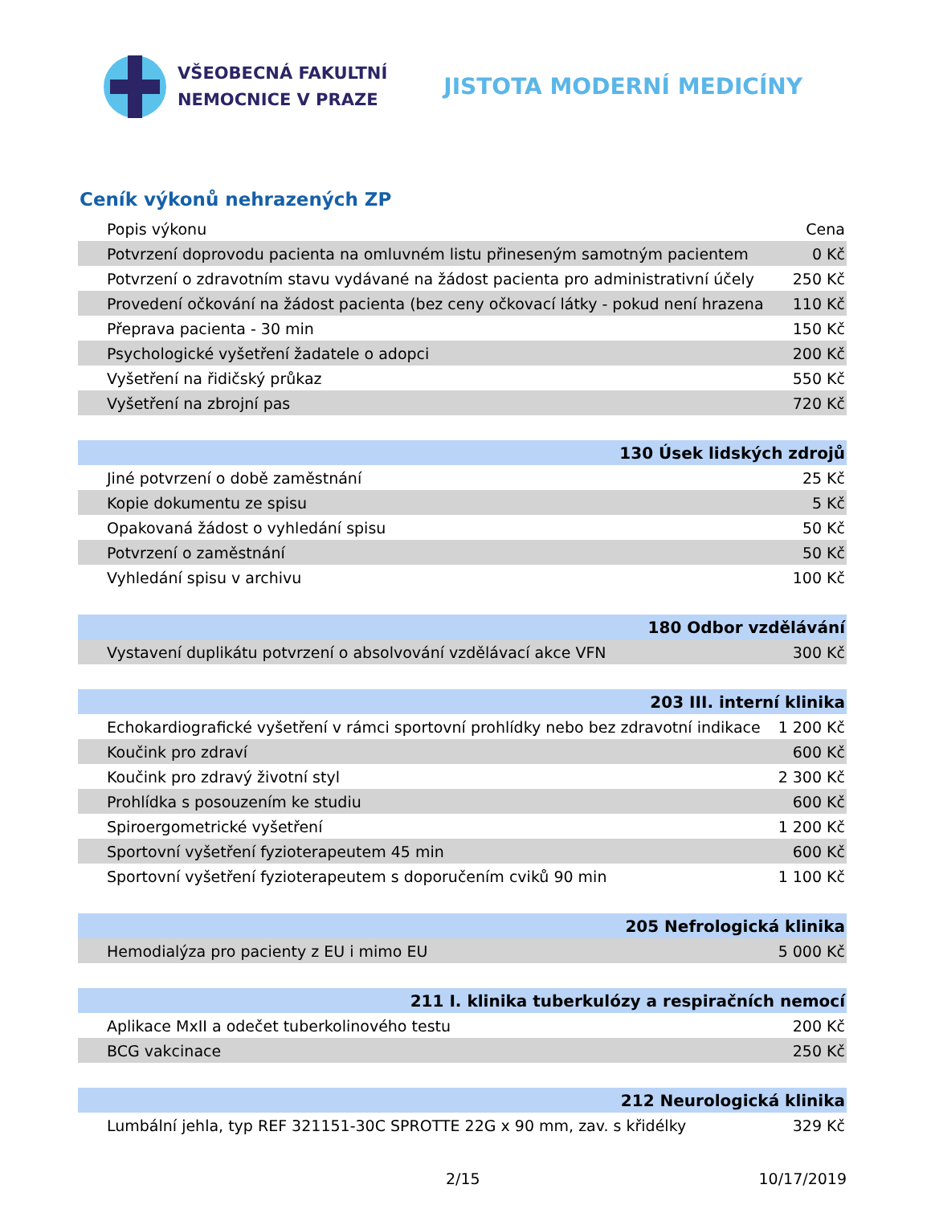VŠEOBECNÁ FAKULTNÍ
NEMOCNICE V PRAZE
JISTOTA MODERNÍ MEDICÍNY
Ceník výkonů nehrazených ZP
| Popis výkonu | Cena |
| --- | --- |
| Potvrzení doprovodu pacienta na omluvném listu přineseným samotným pacientem | 0 Kč |
| Potvrzení o zdravotním stavu vydávané na žádost pacienta pro administrativní účely | 250 Kč |
| Provedení očkování na žádost pacienta (bez ceny očkovací látky - pokud není hrazena | 110 Kč |
| Přeprava pacienta - 30 min | 150 Kč |
| Psychologické vyšetření žadatele o adopci | 200 Kč |
| Vyšetření na řidičský průkaz | 550 Kč |
| Vyšetření na zbrojní pas | 720 Kč |
| 130 Úsek lidských zdrojů | |
| Jiné potvrzení o době zaměstnání | 25 Kč |
| Kopie dokumentu ze spisu | 5 Kč |
| Opakovaná žádost o vyhledání spisu | 50 Kč |
| Potvrzení o zaměstnání | 50 Kč |
| Vyhledání spisu v archivu | 100 Kč |
| 180 Odbor vzdělávání | |
| Vystavení duplikátu potvrzení o absolvování vzdělávací akce VFN | 300 Kč |
| 203 III. interní klinika | |
| Echokardiografické vyšetření v rámci sportovní prohlídky nebo bez zdravotní indikace | 1 200 Kč |
| Koučink pro zdraví | 600 Kč |
| Koučink pro zdravý životní styl | 2 300 Kč |
| Prohlídka s posouzením ke studiu | 600 Kč |
| Spiroergometrické vyšetření | 1 200 Kč |
| Sportovní vyšetření fyzioterapeutem 45 min | 600 Kč |
| Sportovní vyšetření fyzioterapeutem s doporučením cviků 90 min | 1 100 Kč |
| 205 Nefrologická klinika | |
| Hemodialýza pro pacienty z EU i mimo EU | 5 000 Kč |
| 211 I. klinika tuberkulózy a respiračních nemocí | |
| Aplikace MxII a odečet tuberkolinového testu | 200 Kč |
| BCG vakcinace | 250 Kč |
| 212 Neurologická klinika | |
| Lumbální jehla, typ REF 321151-30C SPROTTE 22G x 90 mm, zav. s křidélky | 329 Kč |
2/15 10/17/2019